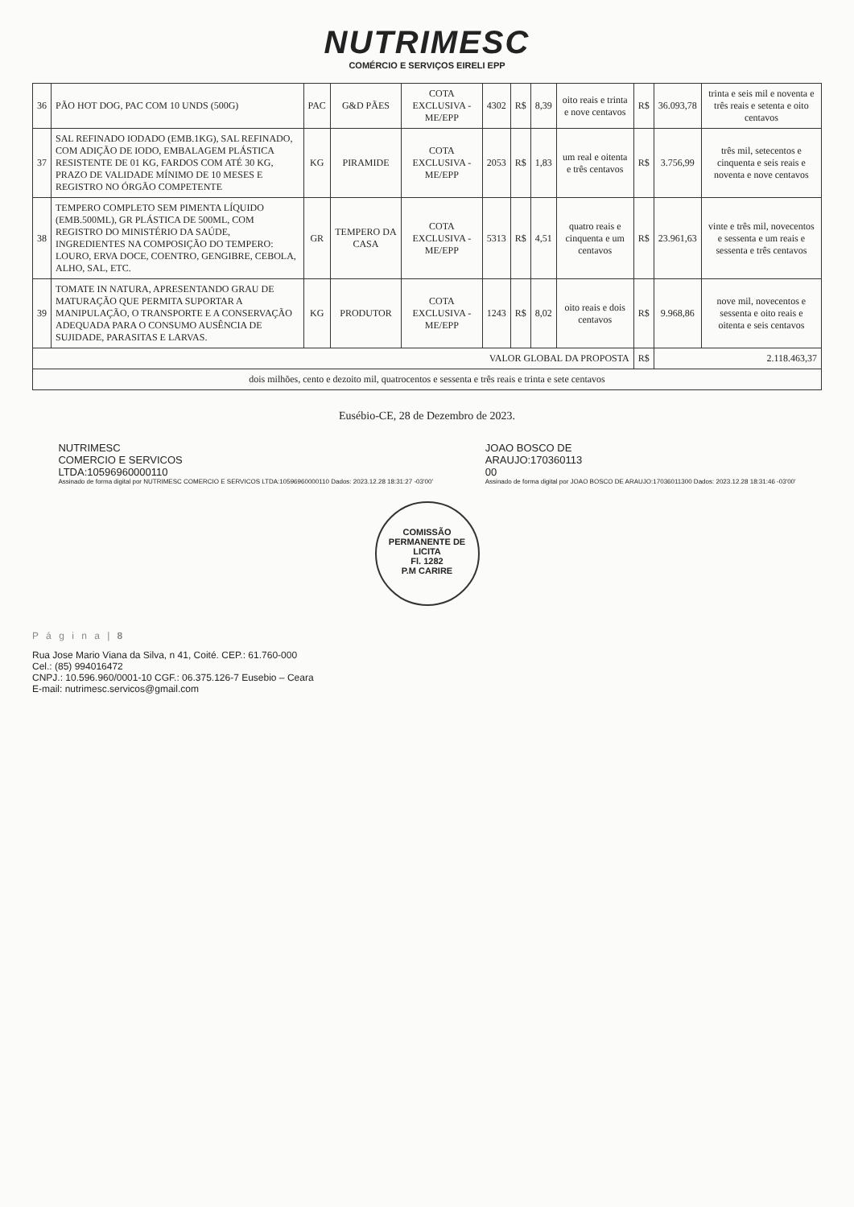NUTRIMESC
COMÉRCIO E SERVIÇOS EIRELI EPP
| 36 | PÃO HOT DOG, PAC COM 10 UNDS (500G) | PAC | G&D PÃES | COTA EXCLUSIVA - ME/EPP | 4302 | R$ | 8,39 | oito reais e trinta e nove centavos | R$ | 36.093,78 | trinta e seis mil e noventa e três reais e setenta e oito centavos |
| 37 | SAL REFINADO IODADO (EMB.1KG), SAL REFINADO, COM ADIÇÃO DE IODO, EMBALAGEM PLÁSTICA RESISTENTE DE 01 KG, FARDOS COM ATÉ 30 KG, PRAZO DE VALIDADE MÍNIMO DE 10 MESES E REGISTRO NO ÓRGÃO COMPETENTE | KG | PIRAMIDE | COTA EXCLUSIVA - ME/EPP | 2053 | R$ | 1,83 | um real e oitenta e três centavos | R$ | 3.756,99 | três mil, setecentos e cinquenta e seis reais e noventa e nove centavos |
| 38 | TEMPERO COMPLETO SEM PIMENTA LÍQUIDO (EMB.500ML), GR PLÁSTICA DE 500ML, COM REGISTRO DO MINISTÉRIO DA SAÚDE, INGREDIENTES NA COMPOSIÇÃO DO TEMPERO: LOURO, ERVA DOCE, COENTRO, GENGIBRE, CEBOLA, ALHO, SAL, ETC. | GR | TEMPERO DA CASA | COTA EXCLUSIVA - ME/EPP | 5313 | R$ | 4,51 | quatro reais e cinquenta e um centavos | R$ | 23.961,63 | vinte e três mil, novecentos e sessenta e um reais e sessenta e três centavos |
| 39 | TOMATE IN NATURA, APRESENTANDO GRAU DE MATURAÇÃO QUE PERMITA SUPORTAR A MANIPULAÇÃO, O TRANSPORTE E A CONSERVAÇÃO ADEQUADA PARA O CONSUMO AUSÊNCIA DE SUJIDADE, PARASITAS E LARVAS. | KG | PRODUTOR | COTA EXCLUSIVA - ME/EPP | 1243 | R$ | 8,02 | oito reais e dois centavos | R$ | 9.968,86 | nove mil, novecentos e sessenta e oito reais e oitenta e seis centavos |
| VALOR GLOBAL DA PROPOSTA | | | | | | | | | R$ | 2.118.463,37 | |
| dois milhões, cento e dezoito mil, quatrocentos e sessenta e três reais e trinta e sete centavos | | | | | | | | | | | |
Eusébio-CE, 28 de Dezembro de 2023.
NUTRIMESC
COMERCIO E SERVICOS
LTDA:10596960000110
Assinado de forma digital por NUTRIMESC COMERCIO E SERVICOS LTDA:10596960000110 Dados: 2023.12.28 18:31:27 -03'00'
JOAO BOSCO DE
ARAUJO:170360113
00
Assinado de forma digital por JOAO BOSCO DE ARAUJO:17036011300 Dados: 2023.12.28 18:31:46 -03'00'
COMISSÃO PERMANENTE DE LICITA
Fl. 1282
P.M CARIRE
P á g i n a | 8
Rua Jose Mario Viana da Silva, n 41, Coité. CEP.: 61.760-000
Cel.: (85) 994016472
CNPJ.: 10.596.960/0001-10 CGF.: 06.375.126-7 Eusebio – Ceara
E-mail: nutrimesc.servicos@gmail.com